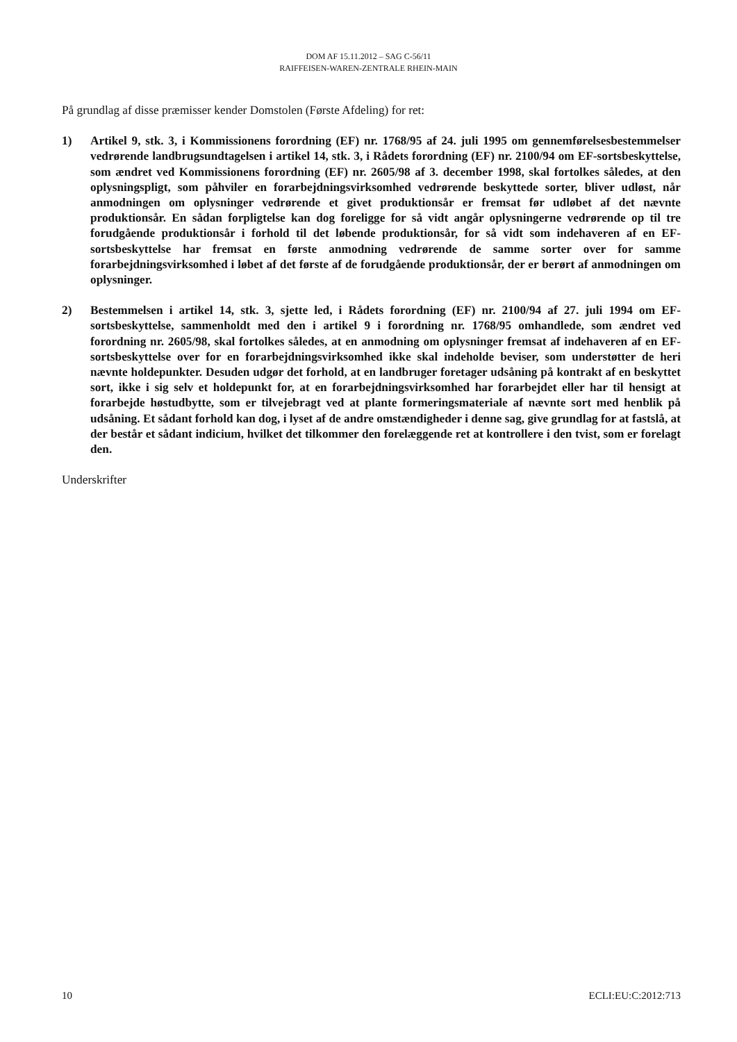DOM AF 15.11.2012 – SAG C-56/11
RAIFFEISEN-WAREN-ZENTRALE RHEIN-MAIN
På grundlag af disse præmisser kender Domstolen (Første Afdeling) for ret:
1) Artikel 9, stk. 3, i Kommissionens forordning (EF) nr. 1768/95 af 24. juli 1995 om gennemførelsesbestemmelser vedrørende landbrugsundtagelsen i artikel 14, stk. 3, i Rådets forordning (EF) nr. 2100/94 om EF-sortsbeskyttelse, som ændret ved Kommissionens forordning (EF) nr. 2605/98 af 3. december 1998, skal fortolkes således, at den oplysningspligt, som påhviler en forarbejdningsvirksomhed vedrørende beskyttede sorter, bliver udløst, når anmodningen om oplysninger vedrørende et givet produktionsår er fremsat før udløbet af det nævnte produktionsår. En sådan forpligtelse kan dog foreligge for så vidt angår oplysningerne vedrørende op til tre forudgående produktionsår i forhold til det løbende produktionsår, for så vidt som indehaveren af en EF-sortsbeskyttelse har fremsat en første anmodning vedrørende de samme sorter over for samme forarbejdningsvirksomhed i løbet af det første af de forudgående produktionsår, der er berørt af anmodningen om oplysninger.
2) Bestemmelsen i artikel 14, stk. 3, sjette led, i Rådets forordning (EF) nr. 2100/94 af 27. juli 1994 om EF-sortsbeskyttelse, sammenholdt med den i artikel 9 i forordning nr. 1768/95 omhandlede, som ændret ved forordning nr. 2605/98, skal fortolkes således, at en anmodning om oplysninger fremsat af indehaveren af en EF-sortsbeskyttelse over for en forarbejdningsvirksomhed ikke skal indeholde beviser, som understøtter de heri nævnte holdepunkter. Desuden udgør det forhold, at en landbruger foretager udsåning på kontrakt af en beskyttet sort, ikke i sig selv et holdepunkt for, at en forarbejdningsvirksomhed har forarbejdet eller har til hensigt at forarbejde høstudbytte, som er tilvejebragt ved at plante formeringsmateriale af nævnte sort med henblik på udsåning. Et sådant forhold kan dog, i lyset af de andre omstændigheder i denne sag, give grundlag for at fastslå, at der består et sådant indicium, hvilket det tilkommer den forelæggende ret at kontrollere i den tvist, som er forelagt den.
Underskrifter
10 ECLI:EU:C:2012:713